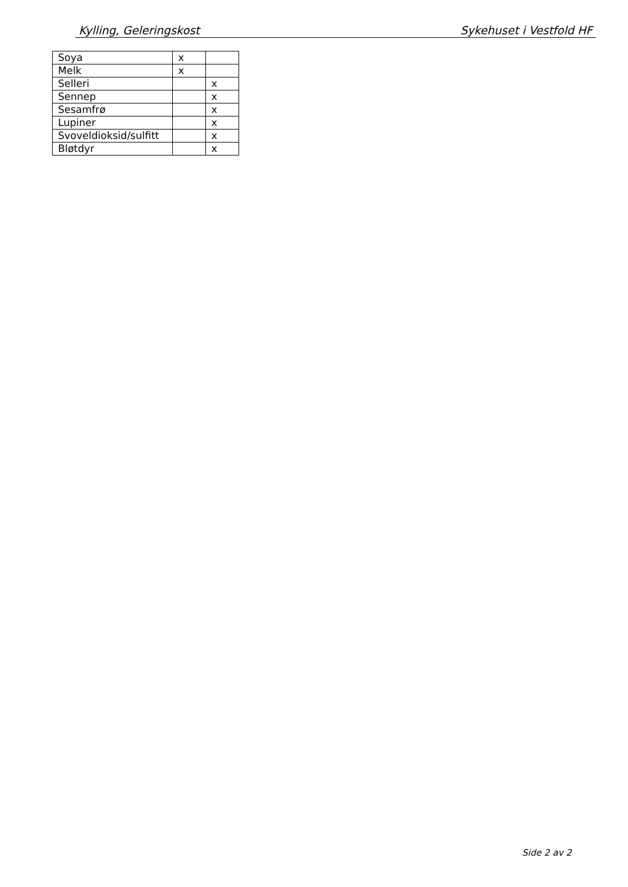Kylling, Geleringskost Sykehuset i Vestfold HF
| Soya | x | |
| Melk | x | |
| Selleri | | x |
| Sennep | | x |
| Sesamfrø | | x |
| Lupiner | | x |
| Svoveldioksid/sulfitt | | x |
| Bløtdyr | | x |
Side 2 av 2